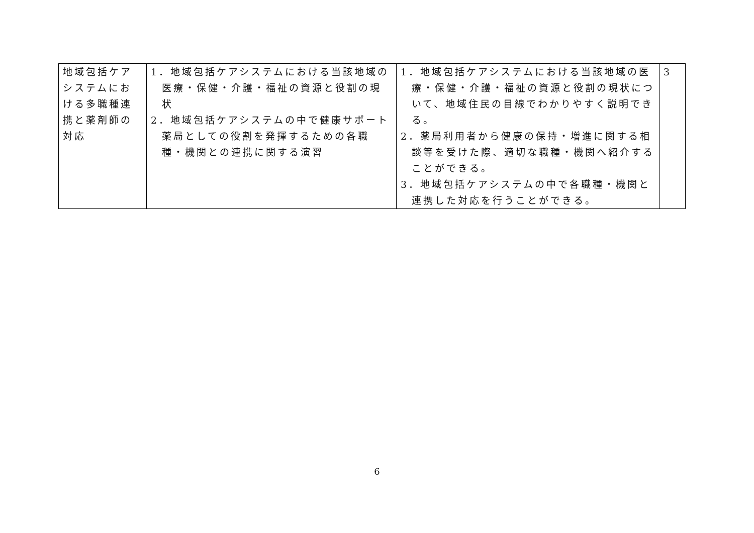| 地域包括ケアシステムにおける多職種連携と薬剤師の対応 | 1．地域包括ケアシステムにおける当該地域の医療・保健・介護・福祉の資源と役割の現状 2．地域包括ケアシステムの中で健康サポート薬局としての役割を発揮するための各職種・機関との連携に関する演習 | 1．地域包括ケアシステムにおける当該地域の医療・保健・介護・福祉の資源と役割の現状について、地域住民の目線でわかりやすく説明できる。 2．薬局利用者から健康の保持・増進に関する相談等を受けた際、適切な職種・機関へ紹介することができる。 3．地域包括ケアシステムの中で各職種・機関と連携した対応を行うことができる。 | 3 |
6